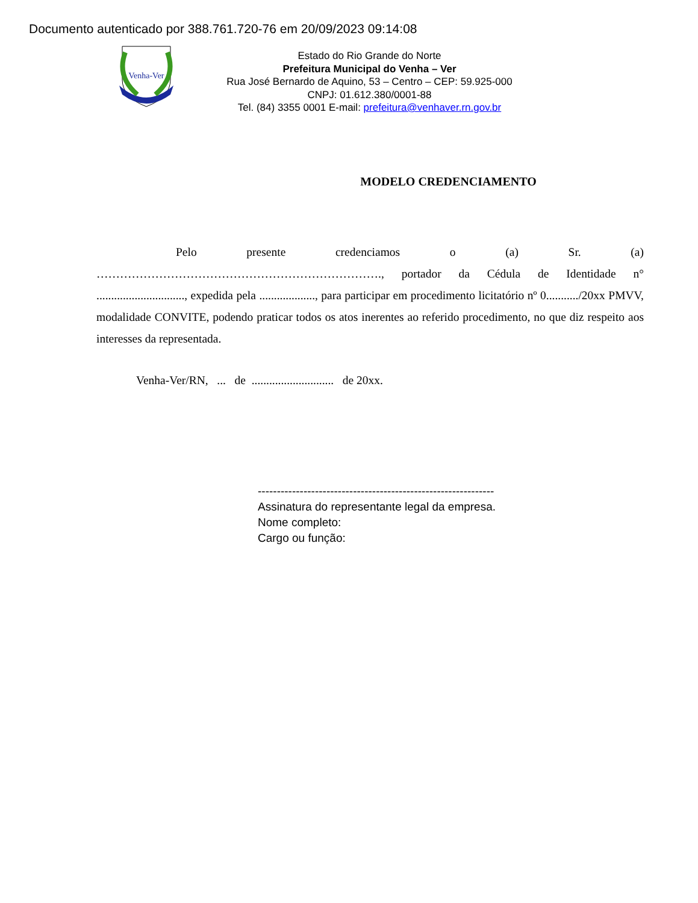Documento autenticado por 388.761.720-76 em 20/09/2023 09:14:08
Venha-Ver
Estado do Rio Grande do Norte
Prefeitura Municipal do Venha – Ver
Rua José Bernardo de Aquino, 53 – Centro – CEP: 59.925-000
CNPJ: 01.612.380/0001-88
Tel. (84) 3355 0001 E-mail: prefeitura@venhaver.rn.gov.br
MODELO CREDENCIAMENTO
Pelo presente credenciamos o (a) Sr. (a) ………………………………………………………………., portador da Cédula de Identidade n° .............................., expedida pela ..................., para participar em procedimento licitatório nº 0.........../20xx PMVV, modalidade CONVITE, podendo praticar todos os atos inerentes ao referido procedimento, no que diz respeito aos interesses da representada.
Venha-Ver/RN, ... de ............................ de 20xx.
--------------------------------------------------------------
Assinatura do representante legal da empresa.
Nome completo:
Cargo ou função: